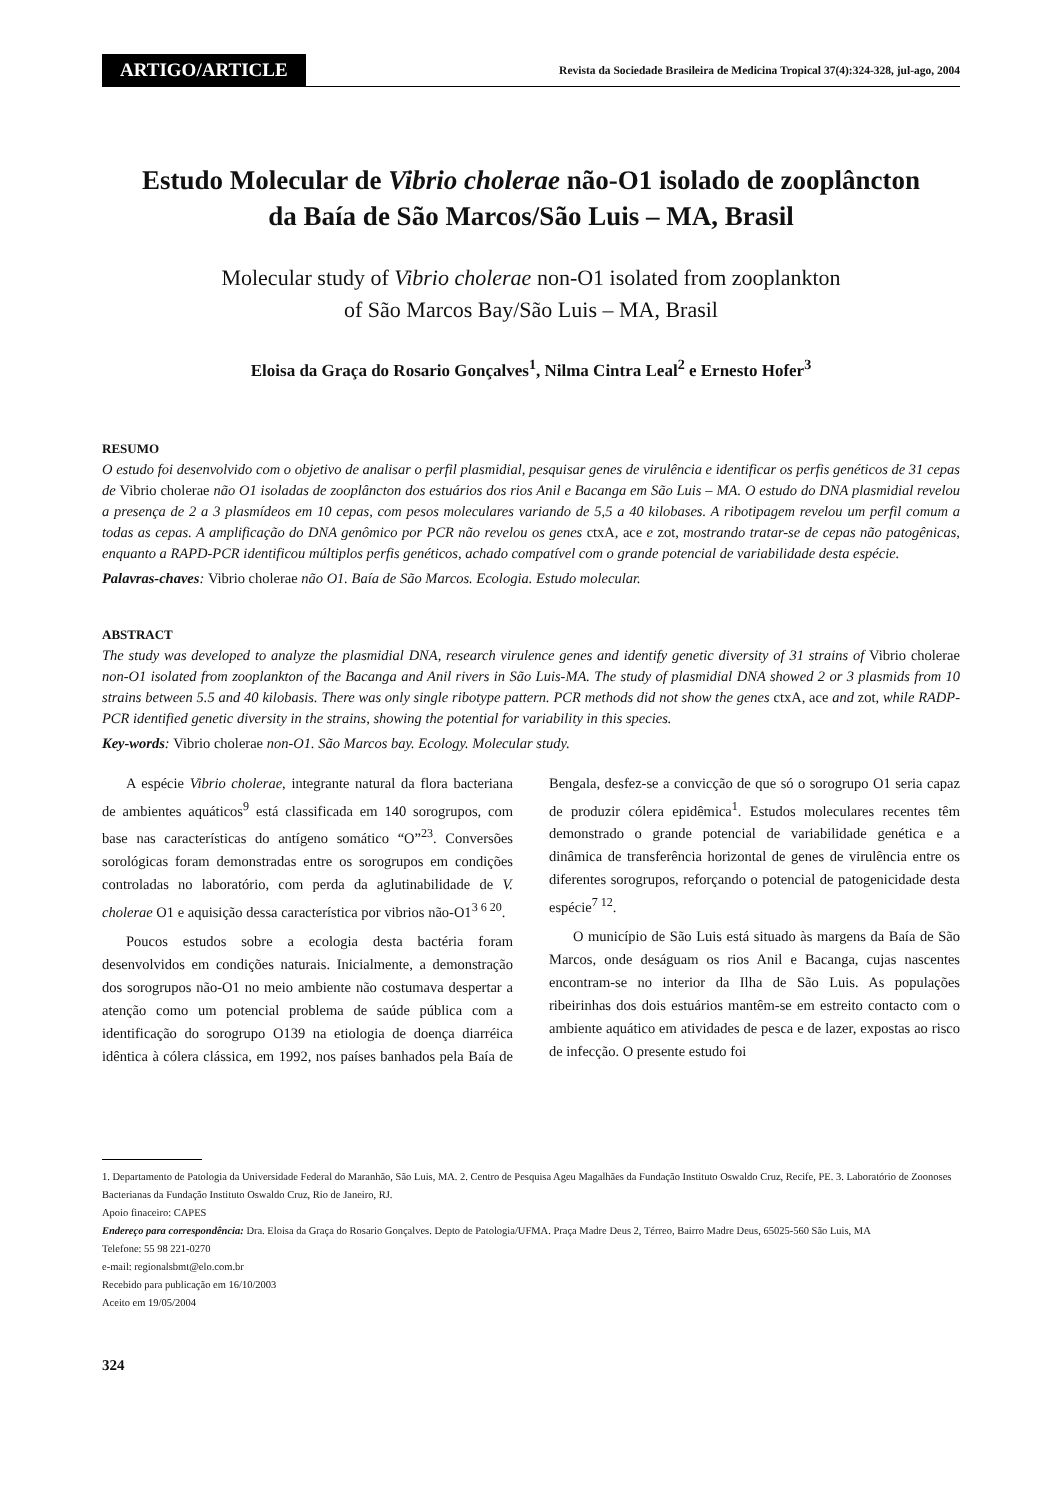ARTIGO/ARTICLE
Revista da Sociedade Brasileira de Medicina Tropical 37(4):324-328, jul-ago, 2004
Estudo Molecular de Vibrio cholerae não-O1 isolado de zooplâncton
da Baía de São Marcos/São Luis – MA, Brasil
Molecular study of Vibrio cholerae non-O1 isolated from zooplankton
of São Marcos Bay/São Luis – MA, Brasil
Eloisa da Graça do Rosario Gonçalves<sup>1</sup>, Nilma Cintra Leal<sup>2</sup> e Ernesto Hofer<sup>3</sup>
RESUMO
O estudo foi desenvolvido com o objetivo de analisar o perfil plasmidial, pesquisar genes de virulência e identificar os perfis genéticos de 31 cepas de Vibrio cholerae não O1 isoladas de zooplâncton dos estuários dos rios Anil e Bacanga em São Luis – MA. O estudo do DNA plasmidial revelou a presença de 2 a 3 plasmídeos em 10 cepas, com pesos moleculares variando de 5,5 a 40 kilobases. A ribotipagem revelou um perfil comum a todas as cepas. A amplificação do DNA genômico por PCR não revelou os genes ctxA, ace e zot, mostrando tratar-se de cepas não patogênicas, enquanto a RAPD-PCR identificou múltiplos perfis genéticos, achado compatível com o grande potencial de variabilidade desta espécie.
Palavras-chaves: Vibrio cholerae não O1. Baía de São Marcos. Ecologia. Estudo molecular.
ABSTRACT
The study was developed to analyze the plasmidial DNA, research virulence genes and identify genetic diversity of 31 strains of Vibrio cholerae non-O1 isolated from zooplankton of the Bacanga and Anil rivers in São Luis-MA. The study of plasmidial DNA showed 2 or 3 plasmids from 10 strains between 5.5 and 40 kilobasis. There was only single ribotype pattern. PCR methods did not show the genes ctxA, ace and zot, while RADP-PCR identified genetic diversity in the strains, showing the potential for variability in this species.
Key-words: Vibrio cholerae non-O1. São Marcos bay. Ecology. Molecular study.
A espécie Vibrio cholerae, integrante natural da flora bacteriana de ambientes aquáticos<sup>9</sup> está classificada em 140 sorogrupos, com base nas características do antígeno somático “O”<sup>23</sup>. Conversões sorológicas foram demonstradas entre os sorogrupos em condições controladas no laboratório, com perda da aglutinabilidade de V. cholerae O1 e aquisição dessa característica por vibrios não-O1<sup>3 6 20</sup>.
Poucos estudos sobre a ecologia desta bactéria foram desenvolvidos em condições naturais. Inicialmente, a demonstração dos sorogrupos não-O1 no meio ambiente não costumava despertar a atenção como um potencial problema de saúde pública com a identificação do sorogrupo O139 na etiologia de doença diarréica idêntica à cólera clássica, em 1992, nos países banhados pela Baía de Bengala, desfez-se a convicção de que só o sorogrupo O1 seria capaz de produzir cólera epidêmica<sup>1</sup>. Estudos moleculares recentes têm demonstrado o grande potencial de variabilidade genética e a dinâmica de transferência horizontal de genes de virulência entre os diferentes sorogrupos, reforçando o potencial de patogenicidade desta espécie<sup>7 12</sup>.
O município de São Luis está situado às margens da Baía de São Marcos, onde deságuam os rios Anil e Bacanga, cujas nascentes encontram-se no interior da Ilha de São Luis. As populações ribeirinhas dos dois estuários mantêm-se em estreito contacto com o ambiente aquático em atividades de pesca e de lazer, expostas ao risco de infecção. O presente estudo foi
1. Departamento de Patologia da Universidade Federal do Maranhão, São Luis, MA. 2. Centro de Pesquisa Ageu Magalhães da Fundação Instituto Oswaldo Cruz, Recife, PE. 3. Laboratório de Zoonoses Bacterianas da Fundação Instituto Oswaldo Cruz, Rio de Janeiro, RJ.
Apoio finaceiro: CAPES
Endereço para correspondência: Dra. Eloisa da Graça do Rosario Gonçalves. Depto de Patologia/UFMA. Praça Madre Deus 2, Térreo, Bairro Madre Deus, 65025-560 São Luis, MA
Telefone: 55 98 221-0270
e-mail: regionalsbmt@elo.com.br
Recebido para publicação em 16/10/2003
Aceito em 19/05/2004
324